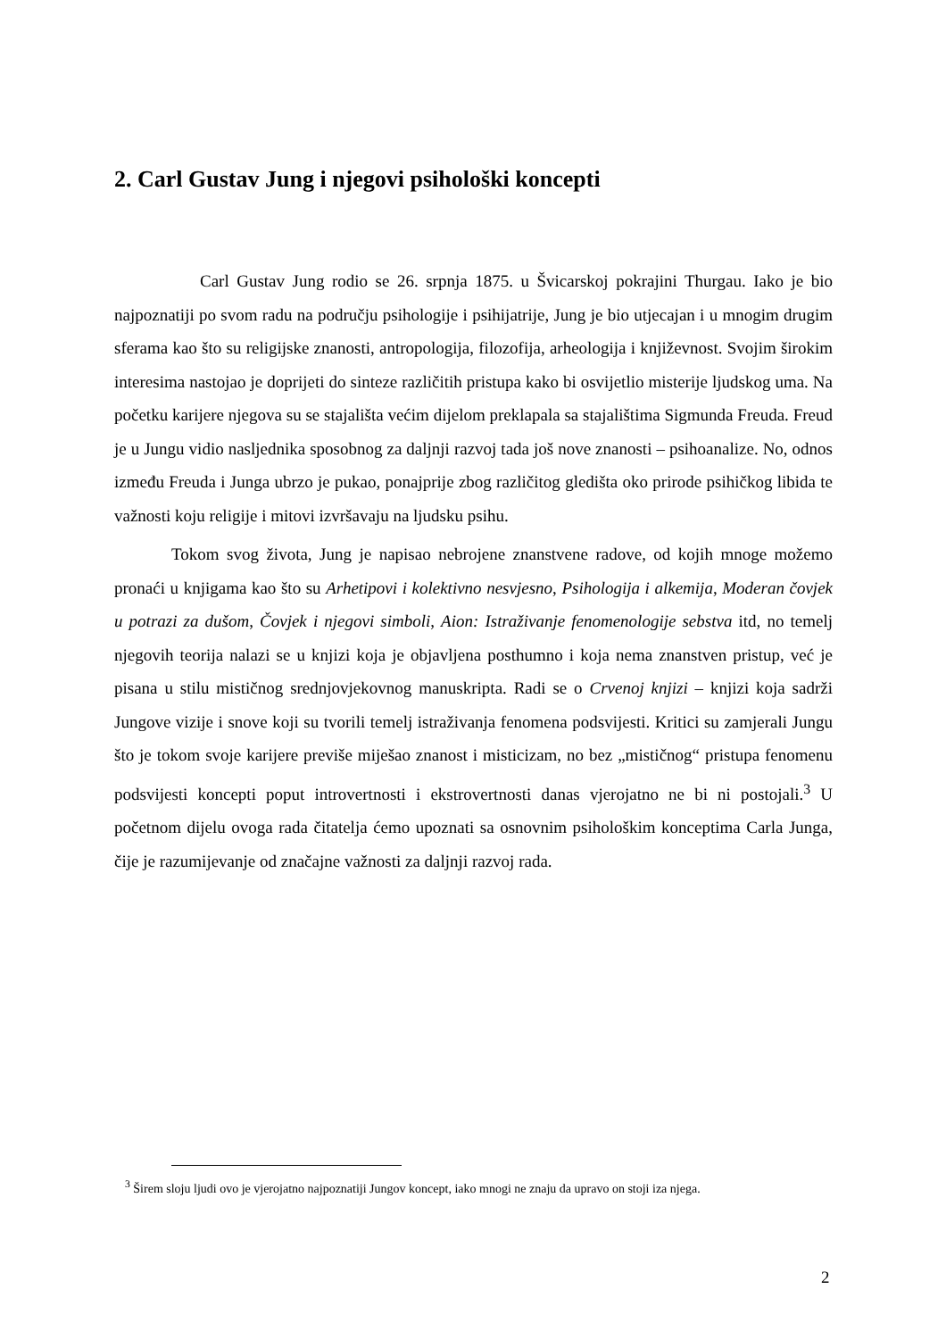2. Carl Gustav Jung i njegovi psihološki koncepti
Carl Gustav Jung rodio se 26. srpnja 1875. u Švicarskoj pokrajini Thurgau. Iako je bio najpoznatiji po svom radu na području psihologije i psihijatrije, Jung je bio utjecajan i u mnogim drugim sferama kao što su religijske znanosti, antropologija, filozofija, arheologija i književnost. Svojim širokim interesima nastojao je doprijeti do sinteze različitih pristupa kako bi osvijetlio misterije ljudskog uma. Na početku karijere njegova su se stajališta većim dijelom preklapala sa stajalištima Sigmunda Freuda. Freud je u Jungu vidio nasljednika sposobnog za daljnji razvoj tada još nove znanosti – psihoanalize. No, odnos između Freuda i Junga ubrzo je pukao, ponajprije zbog različitog gledišta oko prirode psihičkog libida te važnosti koju religije i mitovi izvršavaju na ljudsku psihu.
Tokom svog života, Jung je napisao nebrojene znanstvene radove, od kojih mnoge možemo pronaći u knjigama kao što su Arhetipovi i kolektivno nesvjesno, Psihologija i alkemija, Moderan čovjek u potrazi za dušom, Čovjek i njegovi simboli, Aion: Istraživanje fenomenologije sebstva itd, no temelj njegovih teorija nalazi se u knjizi koja je objavljena posthumno i koja nema znanstven pristup, već je pisana u stilu mističnog srednjovjekovnog manuskripta. Radi se o Crvenoj knjizi – knjizi koja sadrži Jungove vizije i snove koji su tvorili temelj istraživanja fenomena podsvijesti. Kritici su zamjerali Jungu što je tokom svoje karijere previše miješao znanost i misticizam, no bez „mističnog“ pristupa fenomenu podsvijesti koncepti poput introvertnosti i ekstrovertnosti danas vjerojatno ne bi ni postojali.<sup>3</sup> U početnom dijelu ovoga rada čitatelja ćemo upoznati sa osnovnim psihološkim konceptima Carla Junga, čije je razumijevanje od značajne važnosti za daljnji razvoj rada.
<sup>3</sup> Širem sloju ljudi ovo je vjerojatno najpoznatiji Jungov koncept, iako mnogi ne znaju da upravo on stoji iza njega.
2